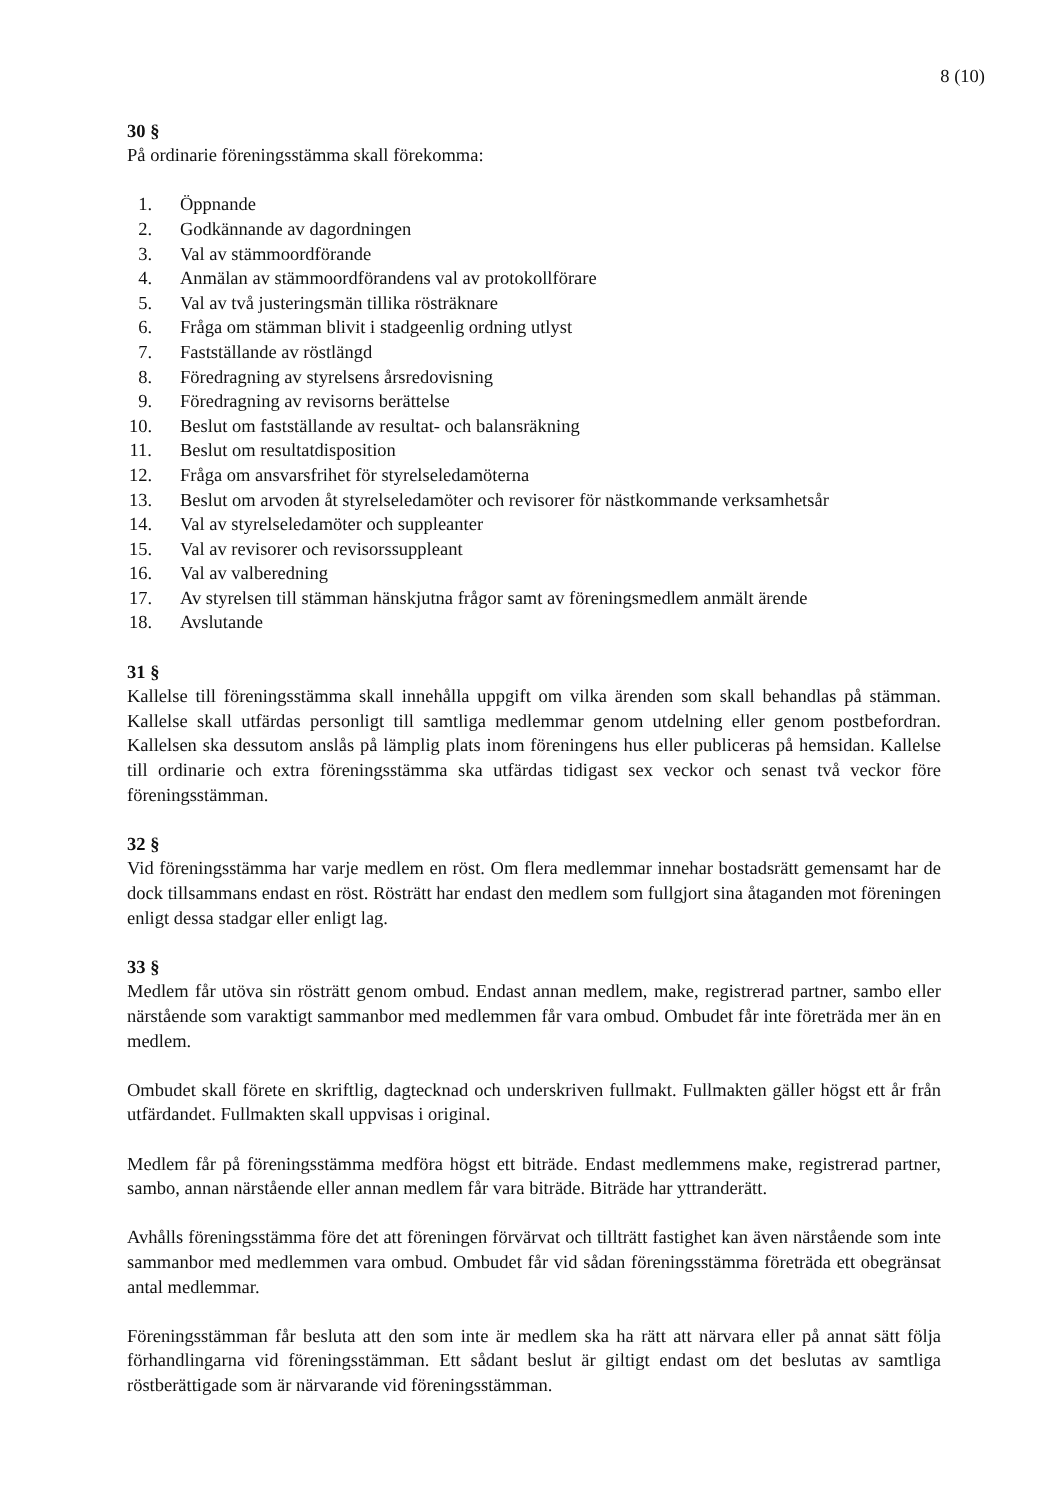8 (10)
30 §
På ordinarie föreningsstämma skall förekomma:
1. Öppnande
2. Godkännande av dagordningen
3. Val av stämmoordförande
4. Anmälan av stämmoordförandens val av protokollförare
5. Val av två justeringsmän tillika rösträknare
6. Fråga om stämman blivit i stadgeenlig ordning utlyst
7. Fastställande av röstlängd
8. Föredragning av styrelsens årsredovisning
9. Föredragning av revisorns berättelse
10. Beslut om fastställande av resultat- och balansräkning
11. Beslut om resultatdisposition
12. Fråga om ansvarsfrihet för styrelseledamöterna
13. Beslut om arvoden åt styrelseledamöter och revisorer för nästkommande verksamhetsår
14. Val av styrelseledamöter och suppleanter
15. Val av revisorer och revisorssuppleant
16. Val av valberedning
17. Av styrelsen till stämman hänskjutna frågor samt av föreningsmedlem anmält ärende
18. Avslutande
31 §
Kallelse till föreningsstämma skall innehålla uppgift om vilka ärenden som skall behandlas på stämman. Kallelse skall utfärdas personligt till samtliga medlemmar genom utdelning eller genom postbefordran. Kallelsen ska dessutom anslås på lämplig plats inom föreningens hus eller publiceras på hemsidan. Kallelse till ordinarie och extra föreningsstämma ska utfärdas tidigast sex veckor och senast två veckor före föreningsstämman.
32 §
Vid föreningsstämma har varje medlem en röst. Om flera medlemmar innehar bostadsrätt gemensamt har de dock tillsammans endast en röst. Rösträtt har endast den medlem som fullgjort sina åtaganden mot föreningen enligt dessa stadgar eller enligt lag.
33 §
Medlem får utöva sin rösträtt genom ombud. Endast annan medlem, make, registrerad partner, sambo eller närstående som varaktigt sammanbor med medlemmen får vara ombud. Ombudet får inte företräda mer än en medlem.
Ombudet skall förete en skriftlig, dagtecknad och underskriven fullmakt. Fullmakten gäller högst ett år från utfärdandet. Fullmakten skall uppvisas i original.
Medlem får på föreningsstämma medföra högst ett biträde. Endast medlemmens make, registrerad partner, sambo, annan närstående eller annan medlem får vara biträde. Biträde har yttranderätt.
Avhålls föreningsstämma före det att föreningen förvärvat och tillträtt fastighet kan även närstående som inte sammanbor med medlemmen vara ombud. Ombudet får vid sådan föreningsstämma företräda ett obegränsat antal medlemmar.
Föreningsstämman får besluta att den som inte är medlem ska ha rätt att närvara eller på annat sätt följa förhandlingarna vid föreningsstämman. Ett sådant beslut är giltigt endast om det beslutas av samtliga röstberättigade som är närvarande vid föreningsstämman.